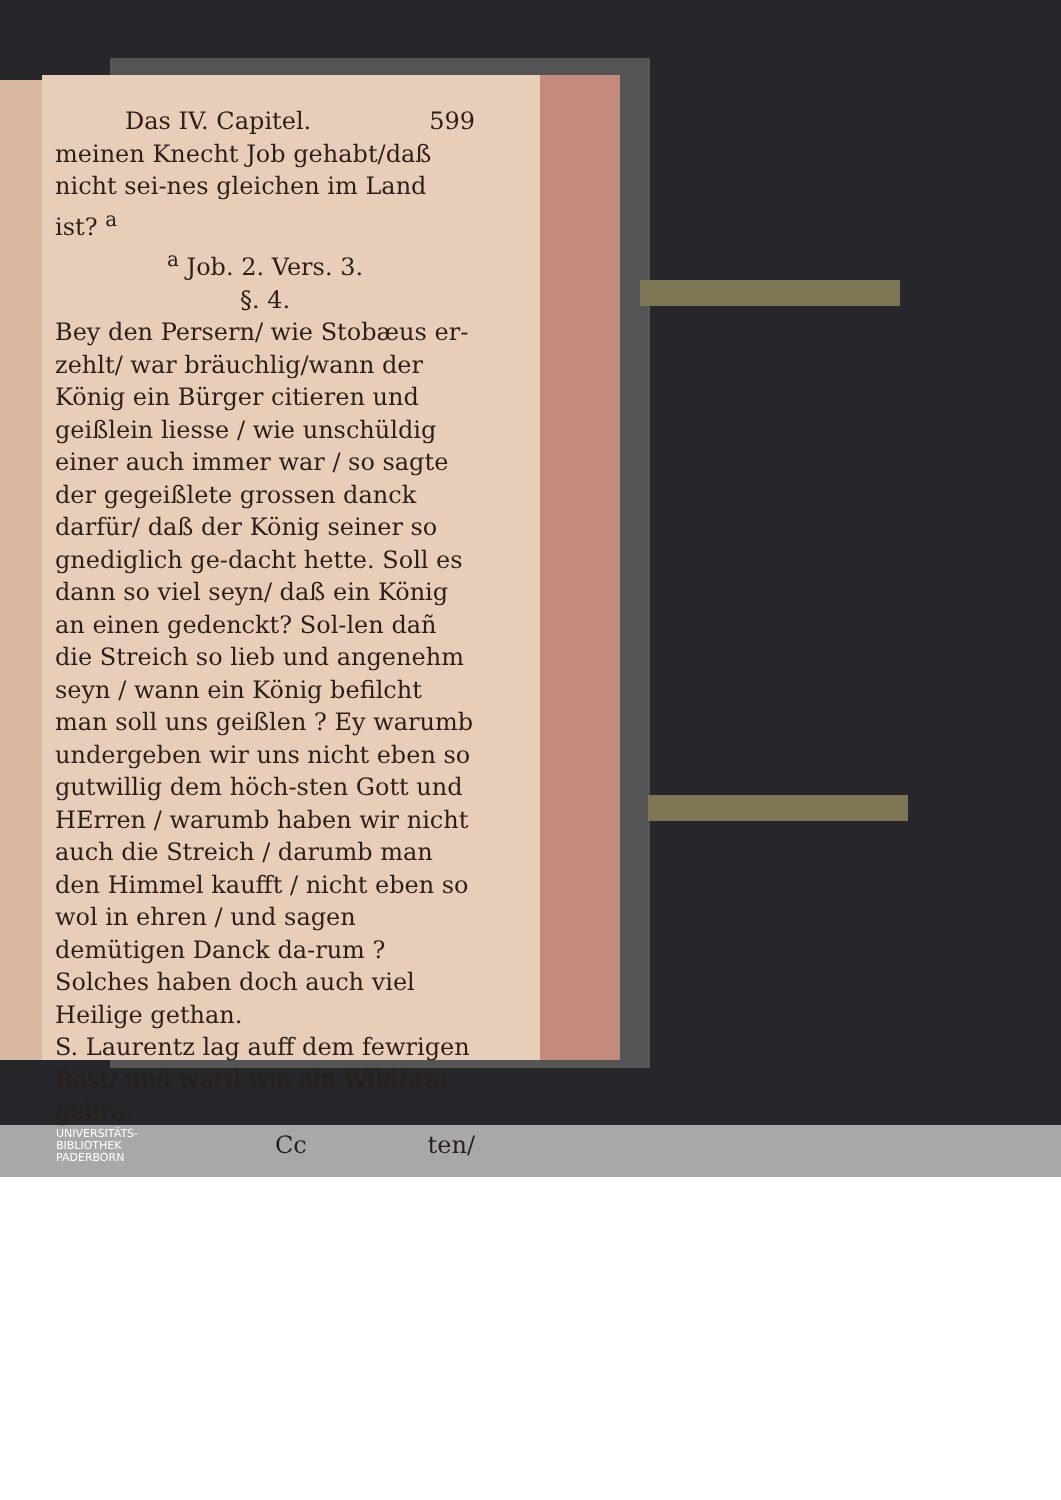Das IV. Capitel. 599
meinen Knecht Job gehabt/daß nicht sei-nes gleichen im Land ist? <sup>a</sup>
<sup>a</sup> Job. 2. Vers. 3.
§. 4.
Bey den Persern/ wie Stobæus er-zehlt/ war bräuchlig/wann der König ein Bürger citieren und geißlein liesse / wie unschüldig einer auch immer war / so sagte der gegeißlete grossen danck darfür/ daß der König seiner so gnediglich ge-dacht hette. Soll es dann so viel seyn/ daß ein König an einen gedenckt? Sol-len dañ die Streich so lieb und angenehm seyn / wann ein König befilcht man soll uns geißlen ? Ey warumb undergeben wir uns nicht eben so gutwillig dem höch-sten Gott und HErren / warumb haben wir nicht auch die Streich / darumb man den Himmel kaufft / nicht eben so wol in ehren / und sagen demütigen Danck da-rum ? Solches haben doch auch viel Heilige gethan.
S. Laurentz lag auff dem fewrigen Rost/ und ward wie ein Wildbrat gebra-
Cc ten/
UNIVERSITÄTS-
BIBLIOTHEK
PADERBORN